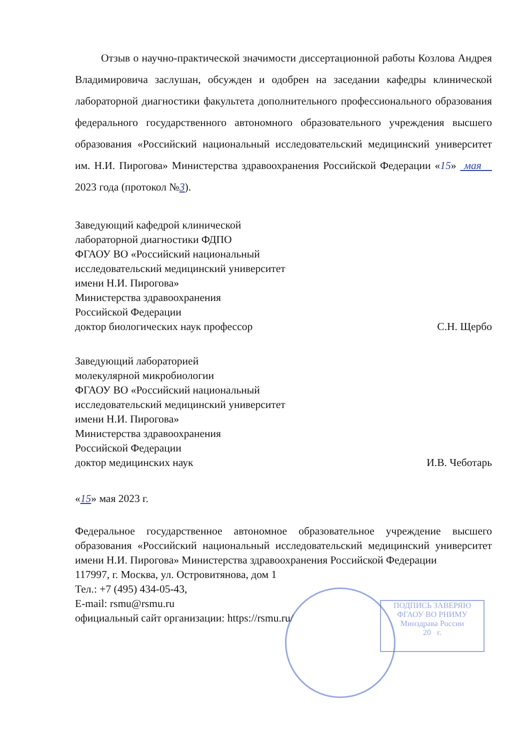Отзыв о научно-практической значимости диссертационной работы Козлова Андрея Владимировича заслушан, обсужден и одобрен на заседании кафедры клинической лабораторной диагностики факультета дополнительного профессионального образования федерального государственного автономного образовательного учреждения высшего образования «Российский национальный исследовательский медицинский университет им. Н.И. Пирогова» Министерства здравоохранения Российской Федерации «15» мая 2023 года (протокол №3).
Заведующий кафедрой клинической
лабораторной диагностики ФДПО
ФГАОУ ВО «Российский национальный
исследовательский медицинский университет
имени Н.И. Пирогова»
Министерства здравоохранения
Российской Федерации
доктор биологических наук профессор С.Н. Щербо
Заведующий лабораторией
молекулярной микробиологии
ФГАОУ ВО «Российский национальный
исследовательский медицинский университет
имени Н.И. Пирогова»
Министерства здравоохранения
Российской Федерации
доктор медицинских наук И.В. Чеботарь
«15» мая 2023 г.
Федеральное государственное автономное образовательное учреждение высшего образования «Российский национальный исследовательский медицинский университет имени Н.И. Пирогова» Министерства здравоохранения Российской Федерации
117997, г. Москва, ул. Островитянова, дом 1
Тел.: +7 (495) 434-05-43,
E-mail: rsmu@rsmu.ru
официальный сайт организации: https://rsmu.ru/
ПОДПИСЬ ЗАВЕРЯЮ
ФГАОУ ВО РНИМУ
Минздрава России
20 г.